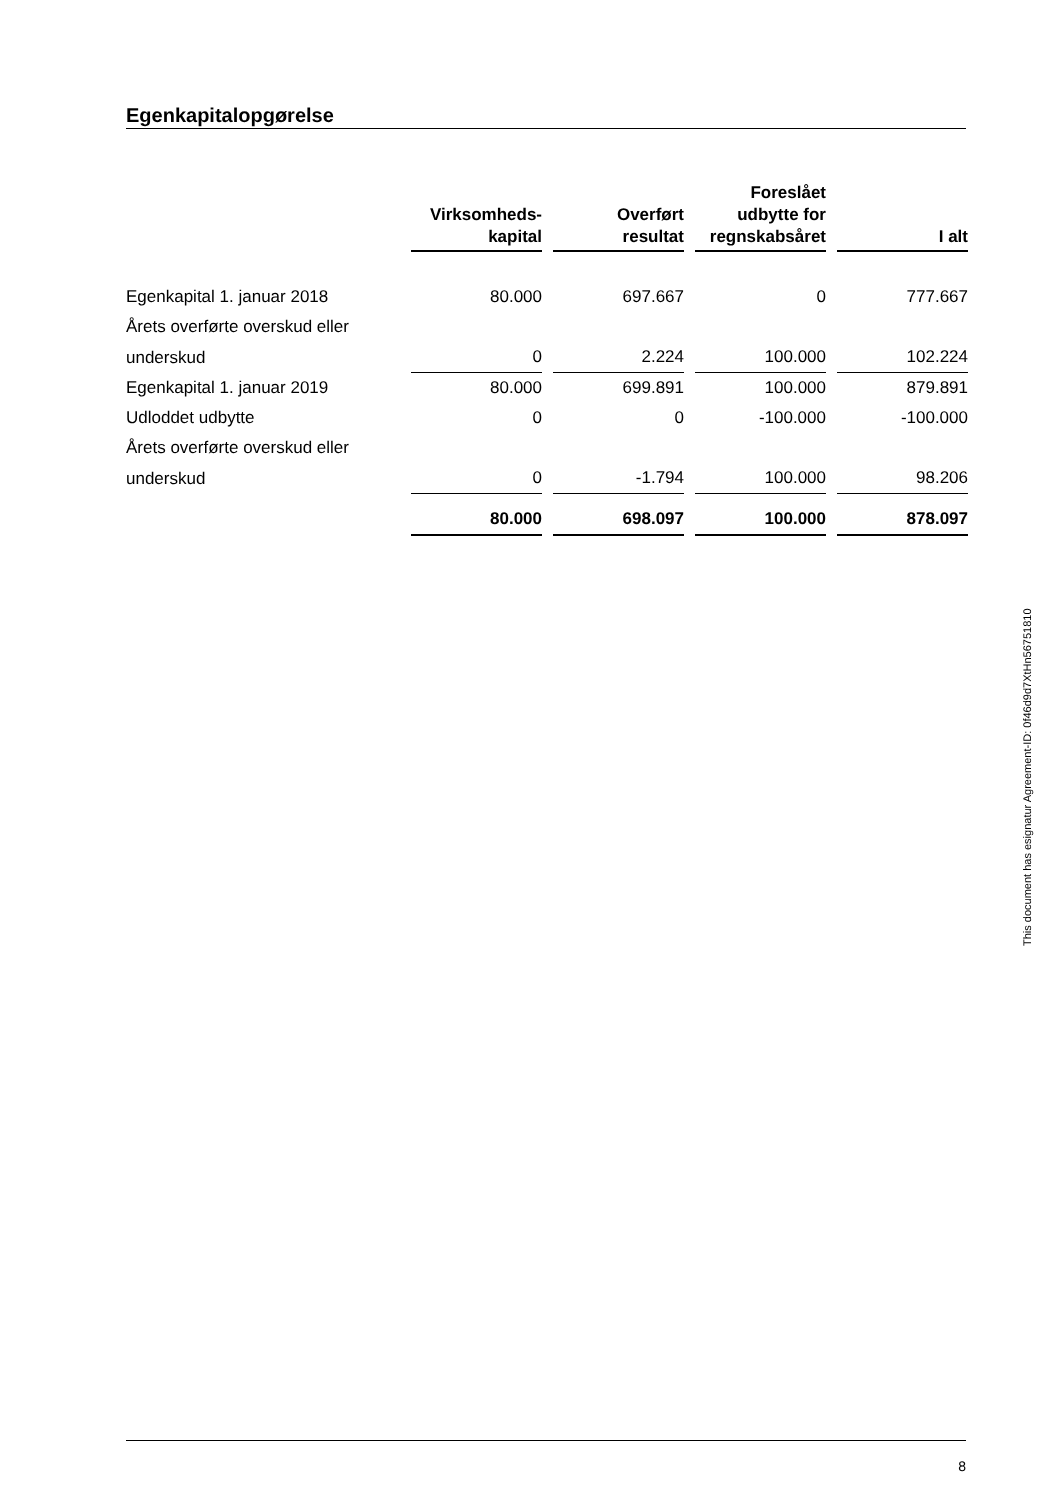Egenkapitalopgørelse
| | Virksomheds- kapital | Overført resultat | Foreslået udbytte for regnskabsåret | I alt |
| --- | --- | --- | --- | --- |
| Egenkapital 1. januar 2018 | 80.000 | 697.667 | 0 | 777.667 |
| Årets overførte overskud eller | | | | |
| underskud | 0 | 2.224 | 100.000 | 102.224 |
| Egenkapital 1. januar 2019 | 80.000 | 699.891 | 100.000 | 879.891 |
| Udloddet udbytte | 0 | 0 | -100.000 | -100.000 |
| Årets overførte overskud eller | | | | |
| underskud | 0 | -1.794 | 100.000 | 98.206 |
| | 80.000 | 698.097 | 100.000 | 878.097 |
This document has esignatur Agreement-ID: 0f46d9d7XtHn56751810
8